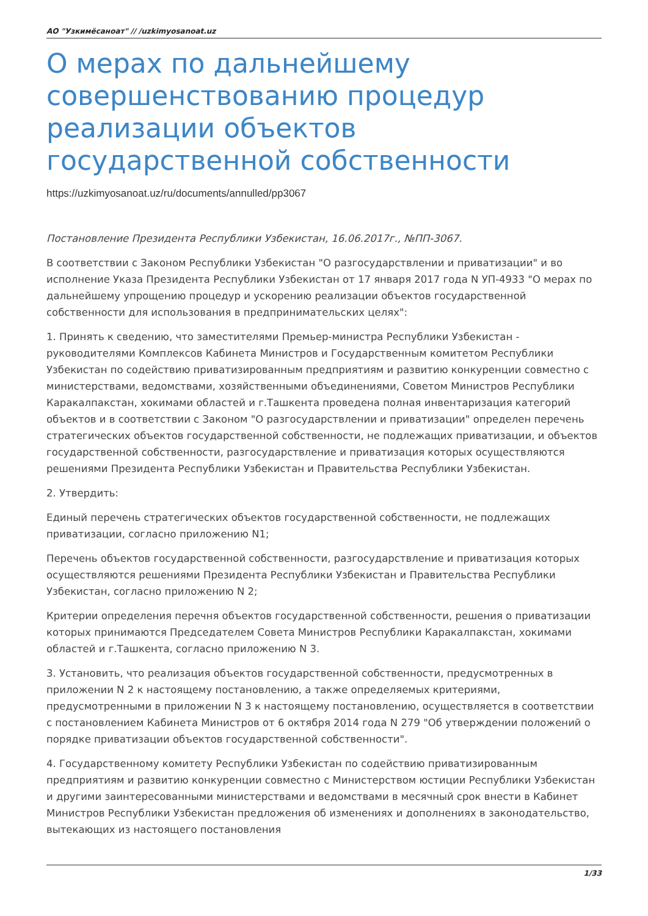АО "Узкимёсаноат" // /uzkimyosanoat.uz
О мерах по дальнейшему совершенствованию процедур реализации объектов государственной собственности
https://uzkimyosanoat.uz/ru/documents/annulled/pp3067
Постановление Президента Республики Узбекистан, 16.06.2017г., №ПП-3067.
В соответствии с Законом Республики Узбекистан "О разгосударствлении и приватизации" и во исполнение Указа Президента Республики Узбекистан от 17 января 2017 года N УП-4933 "О мерах по дальнейшему упрощению процедур и ускорению реализации объектов государственной собственности для использования в предпринимательских целях":
1. Принять к сведению, что заместителями Премьер-министра Республики Узбекистан - руководителями Комплексов Кабинета Министров и Государственным комитетом Республики Узбекистан по содействию приватизированным предприятиям и развитию конкуренции совместно с министерствами, ведомствами, хозяйственными объединениями, Советом Министров Республики Каракалпакстан, хокимами областей и г.Ташкента проведена полная инвентаризация категорий объектов и в соответствии с Законом "О разгосударствлении и приватизации" определен перечень стратегических объектов государственной собственности, не подлежащих приватизации, и объектов государственной собственности, разгосударствление и приватизация которых осуществляются решениями Президента Республики Узбекистан и Правительства Республики Узбекистан.
2. Утвердить:
Единый перечень стратегических объектов государственной собственности, не подлежащих приватизации, согласно приложению N1;
Перечень объектов государственной собственности, разгосударствление и приватизация которых осуществляются решениями Президента Республики Узбекистан и Правительства Республики Узбекистан, согласно приложению N 2;
Критерии определения перечня объектов государственной собственности, решения о приватизации которых принимаются Председателем Совета Министров Республики Каракалпакстан, хокимами областей и г.Ташкента, согласно приложению N 3.
3. Установить, что реализация объектов государственной собственности, предусмотренных в приложении N 2 к настоящему постановлению, а также определяемых критериями, предусмотренными в приложении N 3 к настоящему постановлению, осуществляется в соответствии с постановлением Кабинета Министров от 6 октября 2014 года N 279 "Об утверждении положений о порядке приватизации объектов государственной собственности".
4. Государственному комитету Республики Узбекистан по содействию приватизированным предприятиям и развитию конкуренции совместно с Министерством юстиции Республики Узбекистан и другими заинтересованными министерствами и ведомствами в месячный срок внести в Кабинет Министров Республики Узбекистан предложения об изменениях и дополнениях в законодательство, вытекающих из настоящего постановления
1/33